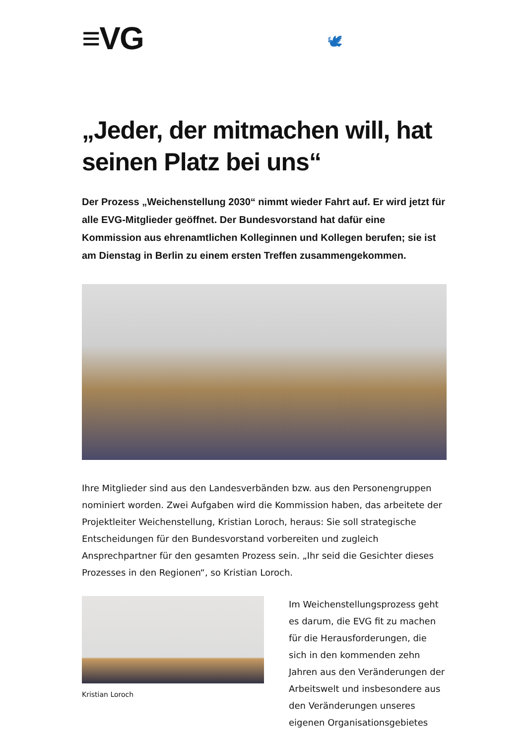≡VG 🕊
„Jeder, der mitmachen will, hat seinen Platz bei uns“
Der Prozess „Weichenstellung 2030“ nimmt wieder Fahrt auf. Er wird jetzt für alle EVG-Mitglieder geöffnet. Der Bundesvorstand hat dafür eine Kommission aus ehrenamtlichen Kolleginnen und Kollegen berufen; sie ist am Dienstag in Berlin zu einem ersten Treffen zusammengekommen.
Ihre Mitglieder sind aus den Landesverbänden bzw. aus den Personengruppen nominiert worden. Zwei Aufgaben wird die Kommission haben, das arbeitete der Projektleiter Weichenstellung, Kristian Loroch, heraus: Sie soll strategische Entscheidungen für den Bundesvorstand vorbereiten und zugleich Ansprechpartner für den gesamten Prozess sein. „Ihr seid die Gesichter dieses Prozesses in den Regionen“, so Kristian Loroch.
Kristian Loroch
Im Weichenstellungsprozess geht es darum, die EVG fit zu machen für die Herausforderungen, die sich in den kommenden zehn Jahren aus den Veränderungen der Arbeitswelt und insbesondere aus den Veränderungen unseres eigenen Organisationsgebietes